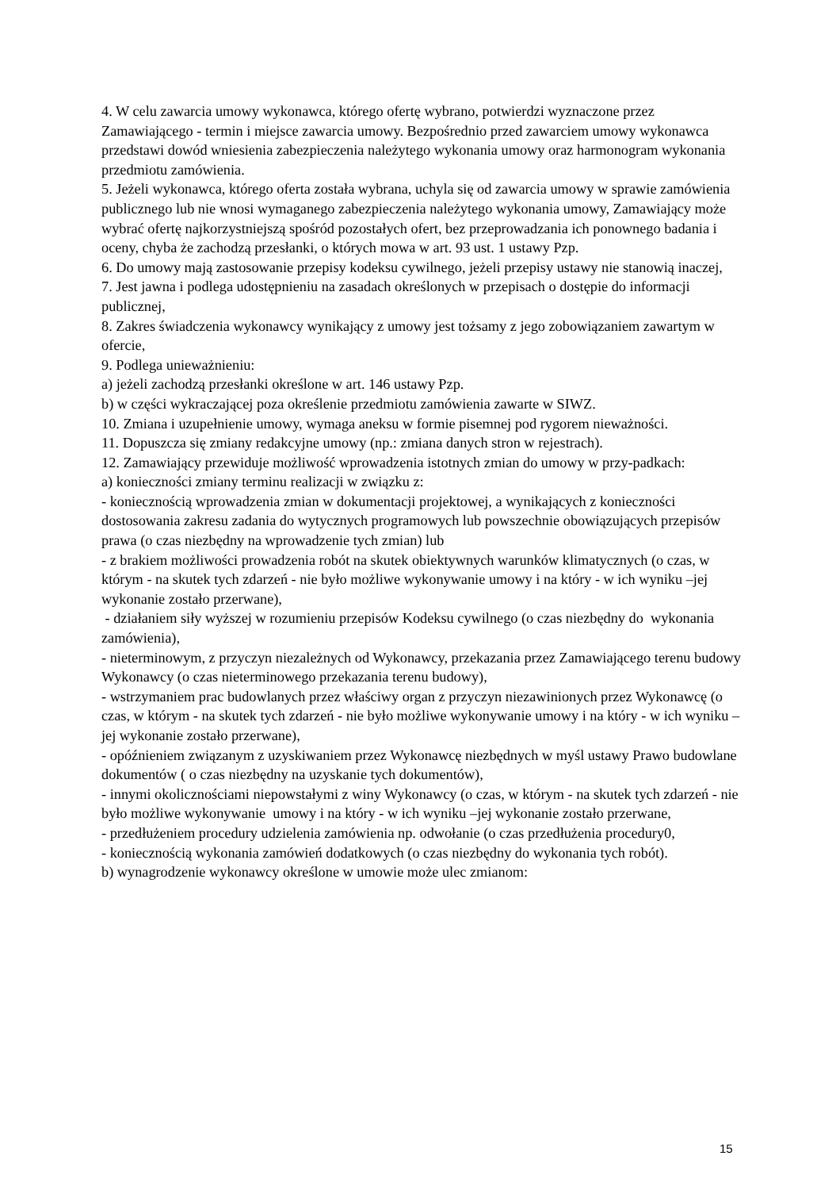4. W celu zawarcia umowy wykonawca, którego ofertę wybrano, potwierdzi wyznaczone przez Zamawiającego - termin i miejsce zawarcia umowy. Bezpośrednio przed zawarciem umowy wykonawca przedstawi dowód wniesienia zabezpieczenia należytego wykonania umowy oraz harmonogram wykonania przedmiotu zamówienia.
5. Jeżeli wykonawca, którego oferta została wybrana, uchyla się od zawarcia umowy w sprawie zamówienia publicznego lub nie wnosi wymaganego zabezpieczenia należytego wykonania umowy, Zamawiający może wybrać ofertę najkorzystniejszą spośród pozostałych ofert, bez przeprowadzania ich ponownego badania i oceny, chyba że zachodzą przesłanki, o których mowa w art. 93 ust. 1 ustawy Pzp.
6. Do umowy mają zastosowanie przepisy kodeksu cywilnego, jeżeli przepisy ustawy nie stanowią inaczej,
7. Jest jawna i podlega udostępnieniu na zasadach określonych w przepisach o dostępie do informacji publicznej,
8. Zakres świadczenia wykonawcy wynikający z umowy jest tożsamy z jego zobowiązaniem zawartym w ofercie,
9. Podlega unieważnieniu:
a) jeżeli zachodzą przesłanki określone w art. 146 ustawy Pzp.
b) w części wykraczającej poza określenie przedmiotu zamówienia zawarte w SIWZ.
10. Zmiana i uzupełnienie umowy, wymaga aneksu w formie pisemnej pod rygorem nieważności.
11. Dopuszcza się zmiany redakcyjne umowy (np.: zmiana danych stron w rejestrach).
12. Zamawiający przewiduje możliwość wprowadzenia istotnych zmian do umowy w przy-padkach:
a) konieczności zmiany terminu realizacji w związku z:
- koniecznością wprowadzenia zmian w dokumentacji projektowej, a wynikających z konieczności dostosowania zakresu zadania do wytycznych programowych lub powszechnie obowiązujących przepisów prawa (o czas niezbędny na wprowadzenie tych zmian) lub
- z brakiem możliwości prowadzenia robót na skutek obiektywnych warunków klimatycznych (o czas, w którym - na skutek tych zdarzeń - nie było możliwe wykonywanie umowy i na który - w ich wyniku –jej wykonanie zostało przerwane),
- działaniem siły wyższej w rozumieniu przepisów Kodeksu cywilnego (o czas niezbędny do wykonania zamówienia),
- nieterminowym, z przyczyn niezależnych od Wykonawcy, przekazania przez Zamawiającego terenu budowy Wykonawcy (o czas nieterminowego przekazania terenu budowy),
- wstrzymaniem prac budowlanych przez właściwy organ z przyczyn niezawinionych przez Wykonawcę (o czas, w którym - na skutek tych zdarzeń - nie było możliwe wykonywanie umowy i na który - w ich wyniku –jej wykonanie zostało przerwane),
- opóźnieniem związanym z uzyskiwaniem przez Wykonawcę niezbędnych w myśl ustawy Prawo budowlane dokumentów ( o czas niezbędny na uzyskanie tych dokumentów),
- innymi okolicznościami niepowstałymi z winy Wykonawcy (o czas, w którym - na skutek tych zdarzeń - nie było możliwe wykonywanie umowy i na który - w ich wyniku –jej wykonanie zostało przerwane,
- przedłużeniem procedury udzielenia zamówienia np. odwołanie (o czas przedłużenia procedury0,
- koniecznością wykonania zamówień dodatkowych (o czas niezbędny do wykonania tych robót).
b) wynagrodzenie wykonawcy określone w umowie może ulec zmianom:
15